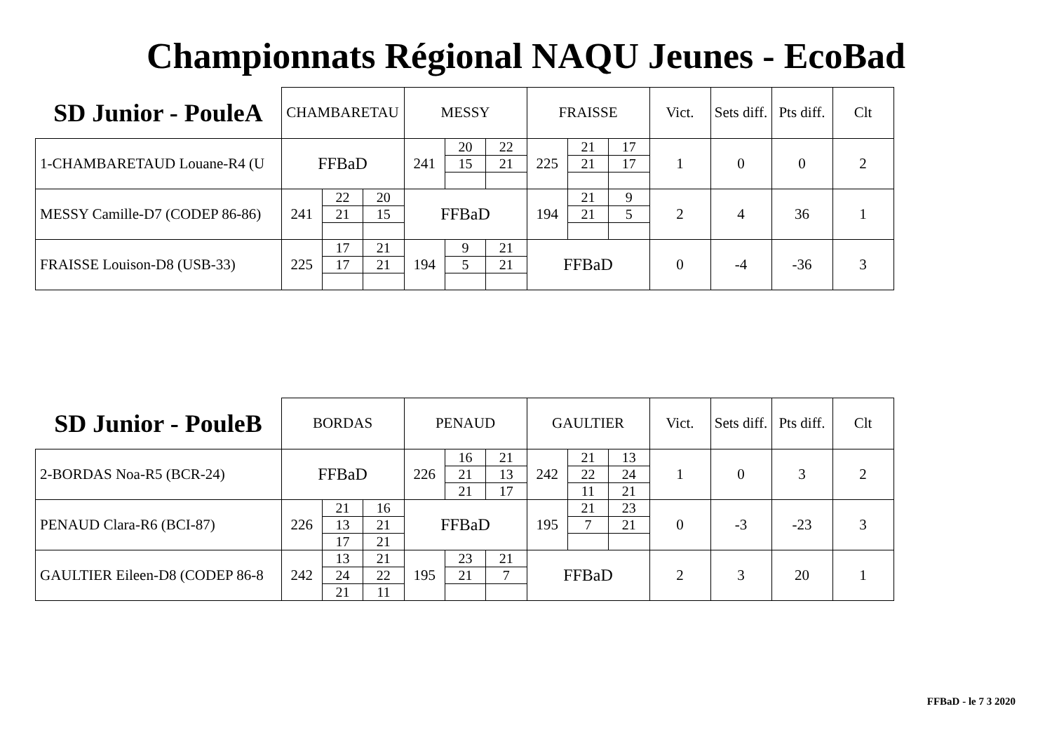Championnats Régional NAQU Jeunes - EcoBad
| SD Junior - PouleA | CHAMBARETAU | | | MESSY | | | FRAISSE | | | Vict. | Sets diff. | Pts diff. | Clt |
| --- | --- | --- | --- | --- | --- | --- | --- | --- | --- | --- | --- | --- | --- |
| 1-CHAMBARETAUD Louane-R4 (U | FFBaD | | | 241 | 20 | 22 | 225 | 21 | 17 | 1 | 0 | 0 | 2 |
| | | | | | 15 | 21 | | 21 | 17 | | | | |
| MESSY Camille-D7 (CODEP 86-86) | 241 | 22 | 20 | FFBaD | | | 194 | 21 | 9 | 2 | 4 | 36 | 1 |
| | | 21 | 15 | | | | | 21 | 5 | | | | |
| FRAISSE Louison-D8 (USB-33) | 225 | 17 | 21 | 194 | 9 | 21 | FFBaD | | | 0 | -4 | -36 | 3 |
| | | 17 | 21 | | 5 | 21 | | | | | | | |
| SD Junior - PouleB | BORDAS | | | PENAUD | | | GAULTIER | | | Vict. | Sets diff. | Pts diff. | Clt |
| --- | --- | --- | --- | --- | --- | --- | --- | --- | --- | --- | --- | --- | --- |
| 2-BORDAS Noa-R5 (BCR-24) | FFBaD | | | 226 | 16 | 21 | 242 | 21 | 13 | 1 | 0 | 3 | 2 |
| | | | | | 21 | 13 | | 22 | 24 | | | | |
| | | | | | 21 | 17 | | 11 | 21 | | | | |
| PENAUD Clara-R6 (BCI-87) | 226 | 21 | 16 | FFBaD | | | 195 | 21 | 23 | 0 | -3 | -23 | 3 |
| | | 13 | 21 | | | | | 7 | 21 | | | | |
| | | 17 | 21 | | | | | | | | | | |
| GAULTIER Eileen-D8 (CODEP 86-8 | 242 | 13 | 21 | 195 | 23 | 21 | FFBaD | | | 2 | 3 | 20 | 1 |
| | | 24 | 22 | | 21 | 7 | | | | | | | |
| | | 21 | 11 | | | | | | | | | | |
FFBaD - le 7 3 2020